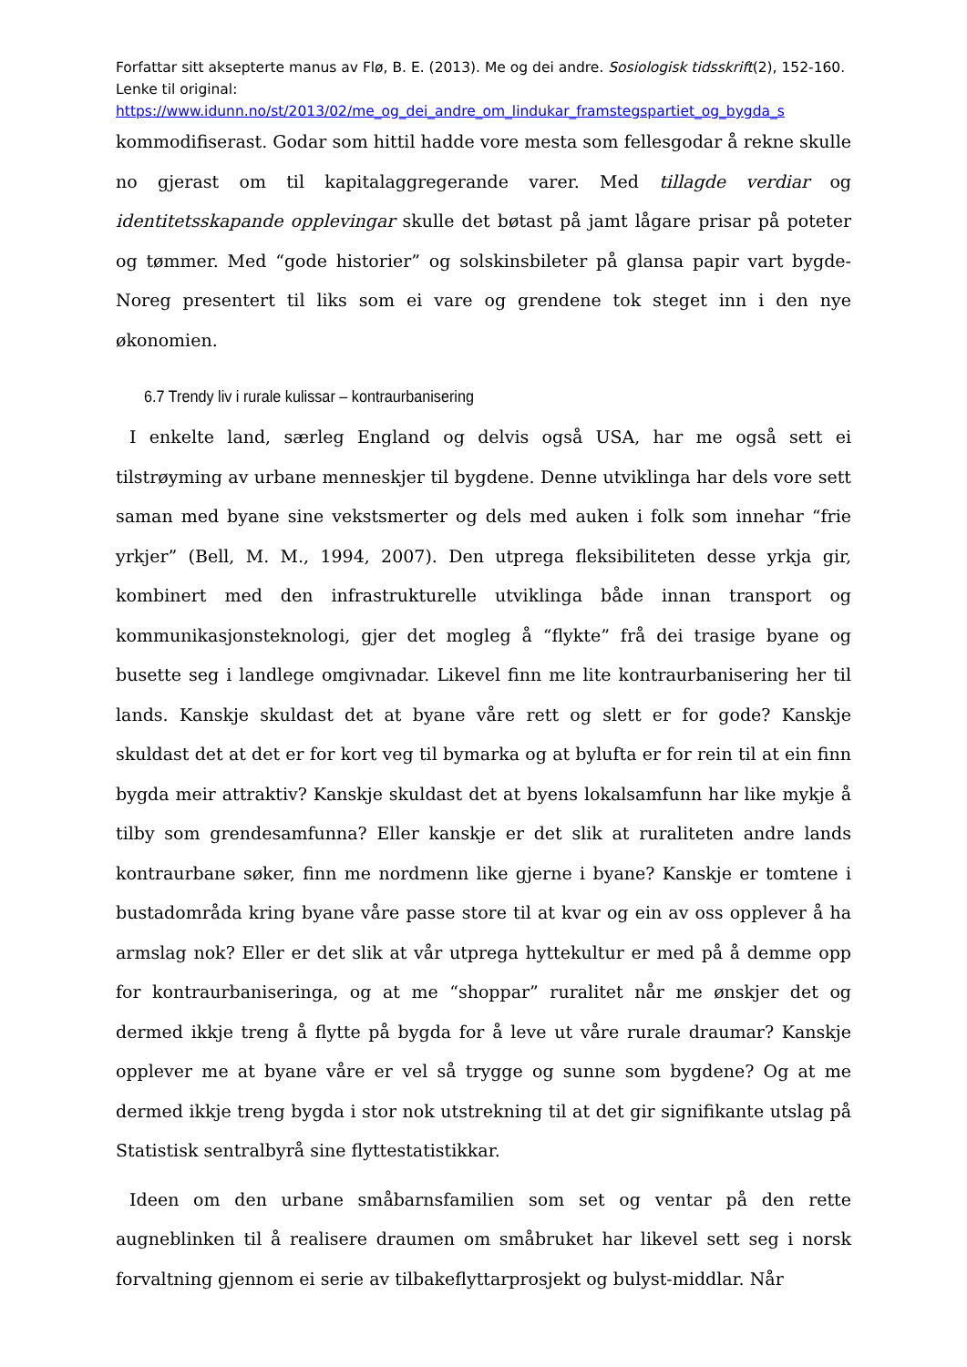Forfattar sitt aksepterte manus av Flø, B. E. (2013). Me og dei andre. Sosiologisk tidsskrift(2), 152-160. Lenke til original:
https://www.idunn.no/st/2013/02/me_og_dei_andre_om_lindukar_framstegspartiet_og_bygda_s
kommodifiserast. Godar som hittil hadde vore mesta som fellesgodar å rekne skulle no gjerast om til kapitalaggregerande varer. Med tillagde verdiar og identitetsskapande opplevingar skulle det bøtast på jamt lågare prisar på poteter og tømmer. Med “gode historier” og solskinsbileter på glansa papir vart bygde-Noreg presentert til liks som ei vare og grendene tok steget inn i den nye økonomien.
6.7 Trendy liv i rurale kulissar – kontraurbanisering
I enkelte land, særleg England og delvis også USA, har me også sett ei tilstrøyming av urbane menneskjer til bygdene. Denne utviklinga har dels vore sett saman med byane sine vekstsmerter og dels med auken i folk som innehar “frie yrkjer” (Bell, M. M., 1994, 2007). Den utprega fleksibiliteten desse yrkja gir, kombinert med den infrastrukturelle utviklinga både innan transport og kommunikasjonsteknologi, gjer det mogleg å “flykte” frå dei trasige byane og busette seg i landlege omgivnadar. Likevel finn me lite kontraurbanisering her til lands. Kanskje skuldast det at byane våre rett og slett er for gode? Kanskje skuldast det at det er for kort veg til bymarka og at bylufta er for rein til at ein finn bygda meir attraktiv? Kanskje skuldast det at byens lokalsamfunn har like mykje å tilby som grendesamfunna? Eller kanskje er det slik at ruraliteten andre lands kontraurbane søker, finn me nordmenn like gjerne i byane? Kanskje er tomtene i bustadområda kring byane våre passe store til at kvar og ein av oss opplever å ha armslag nok? Eller er det slik at vår utprega hyttekultur er med på å demme opp for kontraurbaniseringa, og at me “shoppar” ruralitet når me ønskjer det og dermed ikkje treng å flytte på bygda for å leve ut våre rurale draumar? Kanskje opplever me at byane våre er vel så trygge og sunne som bygdene? Og at me dermed ikkje treng bygda i stor nok utstrekning til at det gir signifikante utslag på Statistisk sentralbyrå sine flyttestatistikkar.
Ideen om den urbane småbarnsfamilien som set og ventar på den rette augneblinken til å realisere draumen om småbruket har likevel sett seg i norsk forvaltning gjennom ei serie av tilbakeflyttarprosjekt og bulyst-middlar. Når